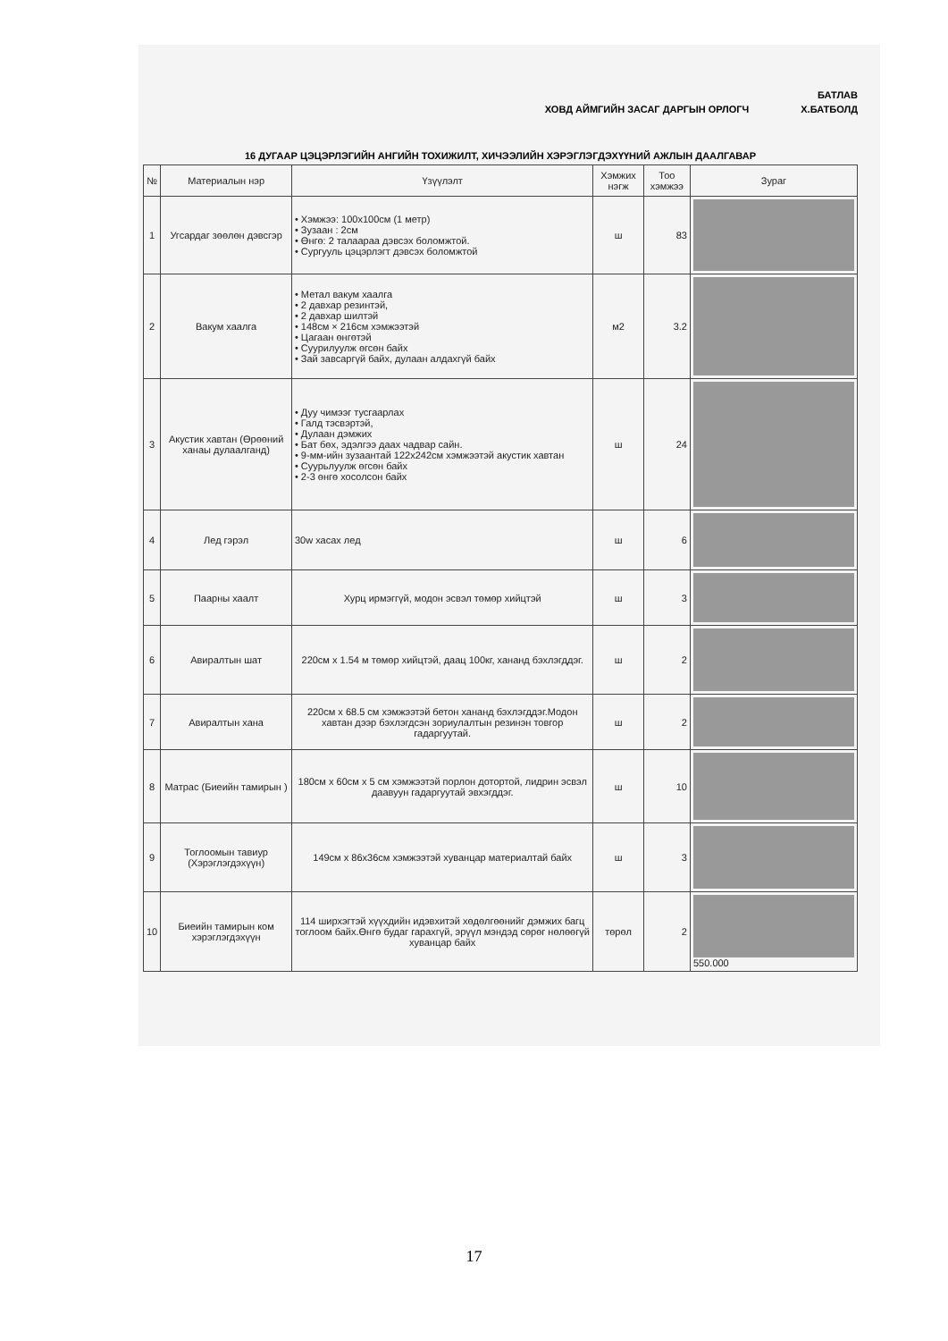БАТЛАВ
ХОВД АЙМГИЙН ЗАСАГ ДАРГЫН ОРЛОГЧ Х.БАТБОЛД
16 ДУГААР ЦЭЦЭРЛЭГИЙН АНГИЙН ТОХИЖИЛТ, ХИЧЭЭЛИЙН ХЭРЭГЛЭГДЭХҮҮНИЙ АЖЛЫН ДААЛГАВАР
| № | Материалын нэр | Үзүүлэлт | Хэмжих нэгж | Тоо хэмжээ | Зураг |
| --- | --- | --- | --- | --- | --- |
| 1 | Угсардаг зөөлөн дэвсгэр | • Хэмжээ: 100x100см (1 метр) • Зузаан : 2см • Өнгө: 2 талаараа дэвсэх боломжтой. • Сургууль цэцэрлэгт дэвсэх боломжтой | ш | 83 | |
| 2 | Вакум хаалга | • Метал вакум хаалга • 2 давхар резинтэй, • 2 давхар шилтэй • 148см × 216см хэмжээтэй • Цагаан өнгөтэй • Суурилуулж өгсөн байх • Зай завсаргүй байх, дулаан алдахгүй байх | м2 | 3.2 | |
| 3 | Акустик хавтан (Өрөөний ханаы дулаалганд) | • Дуу чимээг тусгаарлах • Галд тэсвэртэй, • Дулаан дэмжих • Бат бөх, эдэлгээ даах чадвар сайн. • 9-мм-ийн зузаантай 122x242см хэмжээтэй акустик хавтан • Суурьлуулж өгсөн байх • 2-3 өнгө хосолсон байх | ш | 24 | |
| 4 | Лед гэрэл | 30w хасах лед | ш | 6 | |
| 5 | Паарны хаалт | Хурц ирмэггүй, модон эсвэл төмөр хийцтэй | ш | 3 | |
| 6 | Авиралтын шат | 220см x 1.54 м төмөр хийцтэй, даац 100кг, хананд бэхлэгддэг. | ш | 2 | |
| 7 | Авиралтын хана | 220см x 68.5 см хэмжээтэй бетон хананд бэхлэгддэг.Модон хавтан дээр бэхлэгдсэн зориулалтын резинэн товгор гадаргуутай. | ш | 2 | |
| 8 | Матрас (Биеийн тамирын ) | 180см x 60см x 5 см хэмжээтэй порлон дотортой, лидрин эсвэл даавуун гадаргуутай эвхэгддэг. | ш | 10 | |
| 9 | Тоглоомын тавиур (Хэрэглэгдэхүүн) | 149см x 86x36см хэмжээтэй хуванцар материалтай байх | ш | 3 | |
| 10 | Биеийн тамирын ком хэрэглэгдэхүүн | 114 ширхэгтэй хүүхдийн идэвхитэй хөдөлгөөнийг дэмжих багц тоглоом байх.Өнгө будаг гарахгүй, эрүүл мэндэд сөрөг нөлөөгүй хуванцар байх | төрөл | 2 | 550.000 |
17